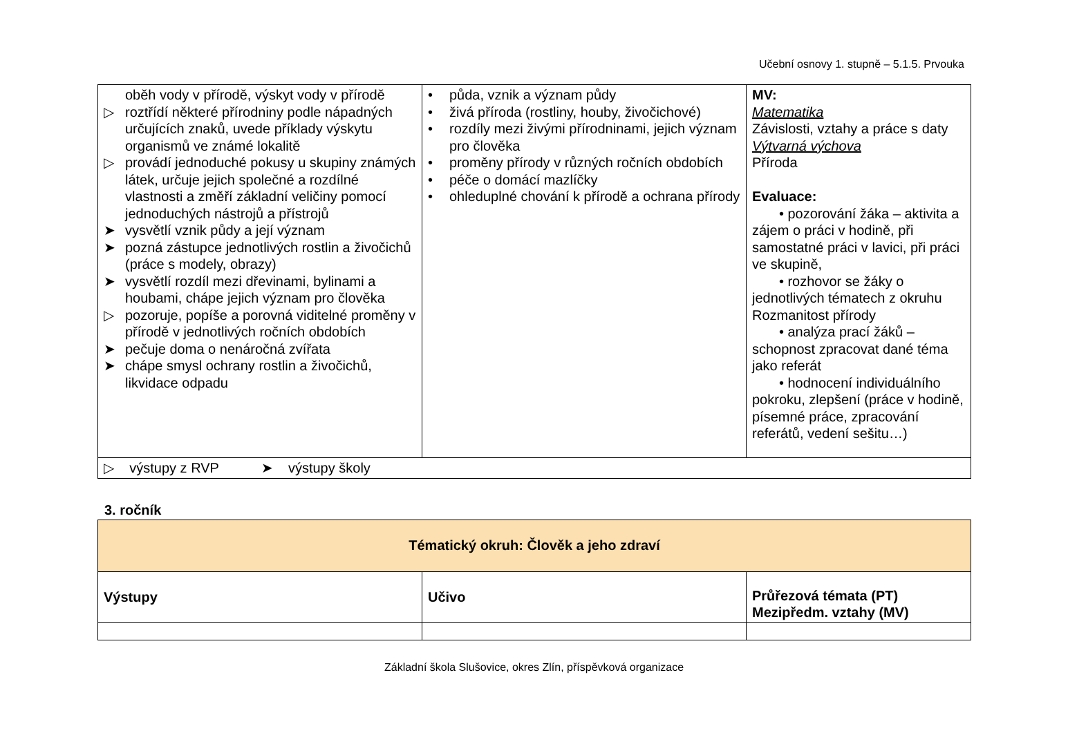Učební osnovy 1. stupně – 5.1.5. Prvouka
| oběh vody v přírodě, výskyt vody v přírodě ▷ roztřídí některé přírodniny podle nápadných určujících znaků, uvede příklady výskytu organismů ve známé lokalitě ▷ provádí jednoduché pokusy u skupiny známých látek, určuje jejich společné a rozdílné vlastnosti a změří základní veličiny pomocí jednoduchých nástrojů a přístrojů ➤ vysvětlí vznik půdy a její význam ➤ pozná zástupce jednotlivých rostlin a živočichů (práce s modely, obrazy) ➤ vysvětlí rozdíl mezi dřevinami, bylinami a houbami, chápe jejich význam pro člověka ▷ pozoruje, popíše a porovná viditelné proměny v přírodě v jednotlivých ročních obdobích ➤ pečuje doma o nenáročná zvířata ➤ chápe smysl ochrany rostlin a živočichů, likvidace odpadu | • půda, vznik a význam půdy • živá příroda (rostliny, houby, živočichové) • rozdíly mezi živými přírodninami, jejich význam pro člověka • proměny přírody v různých ročních obdobích • péče o domácí mazlíčky • ohleduplné chování k přírodě a ochrana přírody | MV: Matematika Závislosti, vztahy a práce s daty Výtvarná výchova Příroda Evaluace: • pozorování žáka – aktivita a zájem o práci v hodině, při samostatné práci v lavici, při práci ve skupině, • rozhovor se žáky o jednotlivých tématech z okruhu Rozmanitost přírody • analýza prací žáků – schopnost zpracovat dané téma jako referát • hodnocení individuálního pokroku, zlepšení (práce v hodině, písemné práce, zpracování referátů, vedení sešitu…) |
| ▷ výstupy z RVP ➤ výstupy školy | | |
3. ročník
| Tématický okruh: Člověk a jeho zdraví | | |
| Výstupy | Učivo | Průřezová témata (PT) Mezipředm. vztahy (MV) |
Základní škola Slušovice, okres Zlín, příspěvková organizace